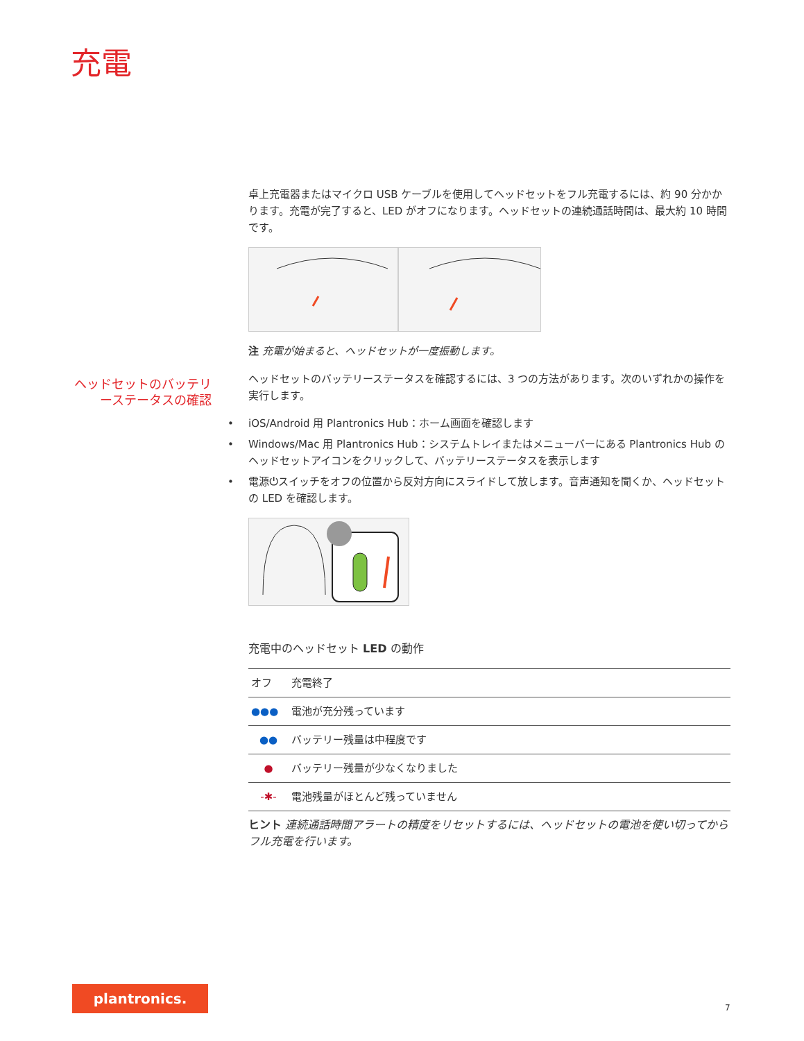充電
ヘッドセットのバッテリーステータスの確認
卓上充電器またはマイクロ USB ケーブルを使用してヘッドセットをフル充電するには、約 90 分かかります。充電が完了すると、LED がオフになります。ヘッドセットの連続通話時間は、最大約 10 時間です。
注 充電が始まると、ヘッドセットが一度振動します。
ヘッドセットのバッテリーステータスを確認するには、3 つの方法があります。次のいずれかの操作を実行します。
• iOS/Android 用 Plantronics Hub：ホーム画面を確認します
• Windows/Mac 用 Plantronics Hub：システムトレイまたはメニューバーにある Plantronics Hub のヘッドセットアイコンをクリックして、バッテリーステータスを表示します
• 電源⏻スイッチをオフの位置から反対方向にスライドして放します。音声通知を聞くか、ヘッドセットの LED を確認します。
充電中のヘッドセット LED の動作
| オフ | 充電終了 |
| ●●● | 電池が充分残っています |
| ●● | バッテリー残量は中程度です |
| ● | バッテリー残量が少なくなりました |
| -✱- | 電池残量がほとんど残っていません |
ヒント 連続通話時間アラートの精度をリセットするには、ヘッドセットの電池を使い切ってからフル充電を行います。
plantronics.
7